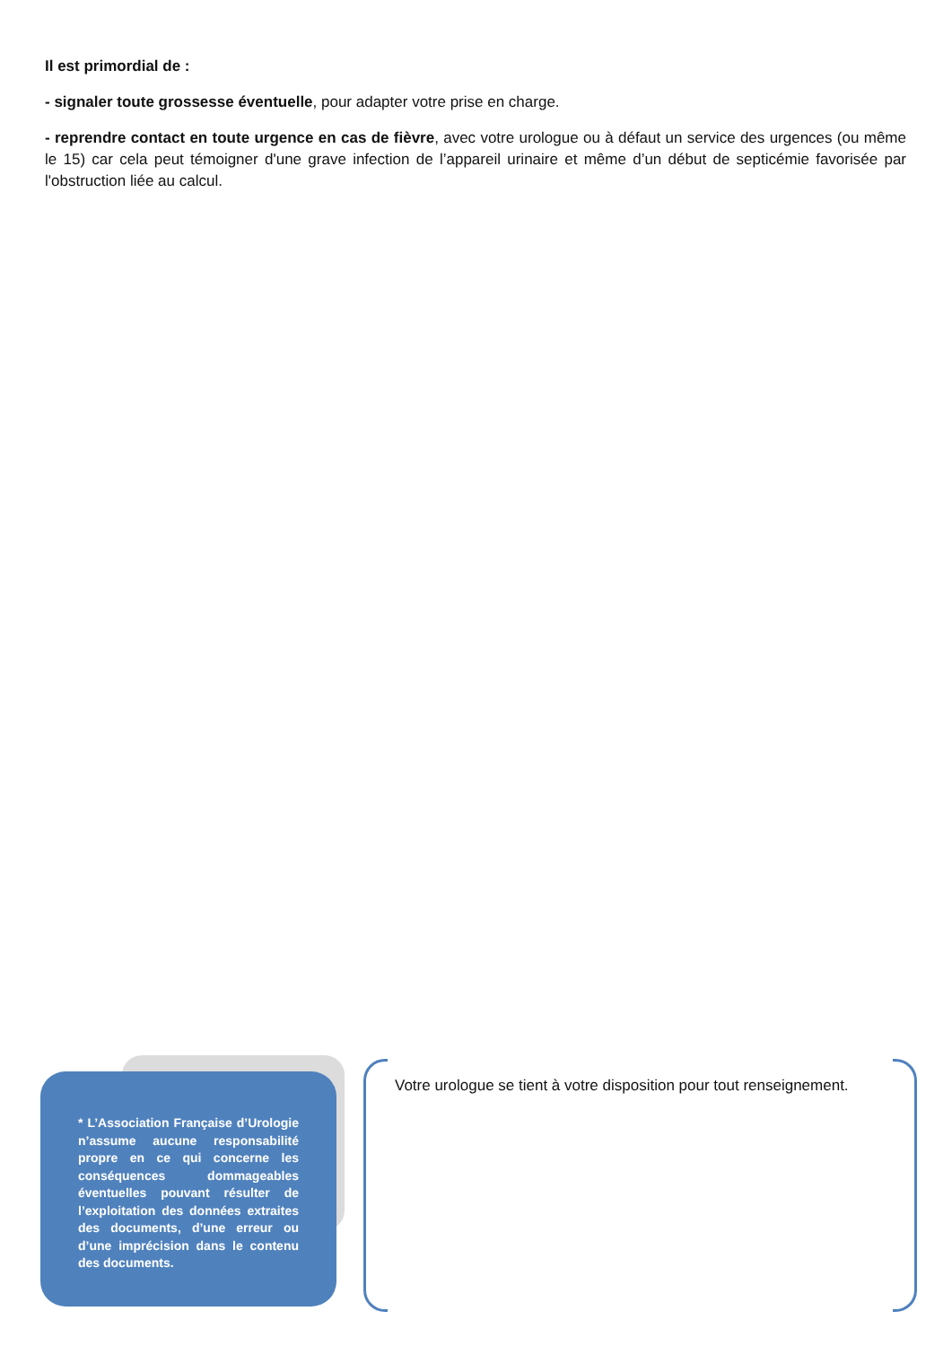Il est primordial de :
- signaler toute grossesse éventuelle, pour adapter votre prise en charge.
- reprendre contact en toute urgence en cas de fièvre, avec votre urologue ou à défaut un service des urgences (ou même le 15) car cela peut témoigner d'une grave infection de l’appareil urinaire et même d’un début de septicémie favorisée par l'obstruction liée au calcul.
* L’Association Française d’Urologie n’assume aucune responsabilité propre en ce qui concerne les conséquences dommageables éventuelles pouvant résulter de l’exploitation des données extraites des documents, d’une erreur ou d’une imprécision dans le contenu des documents.
Votre urologue se tient à votre disposition pour tout renseignement.